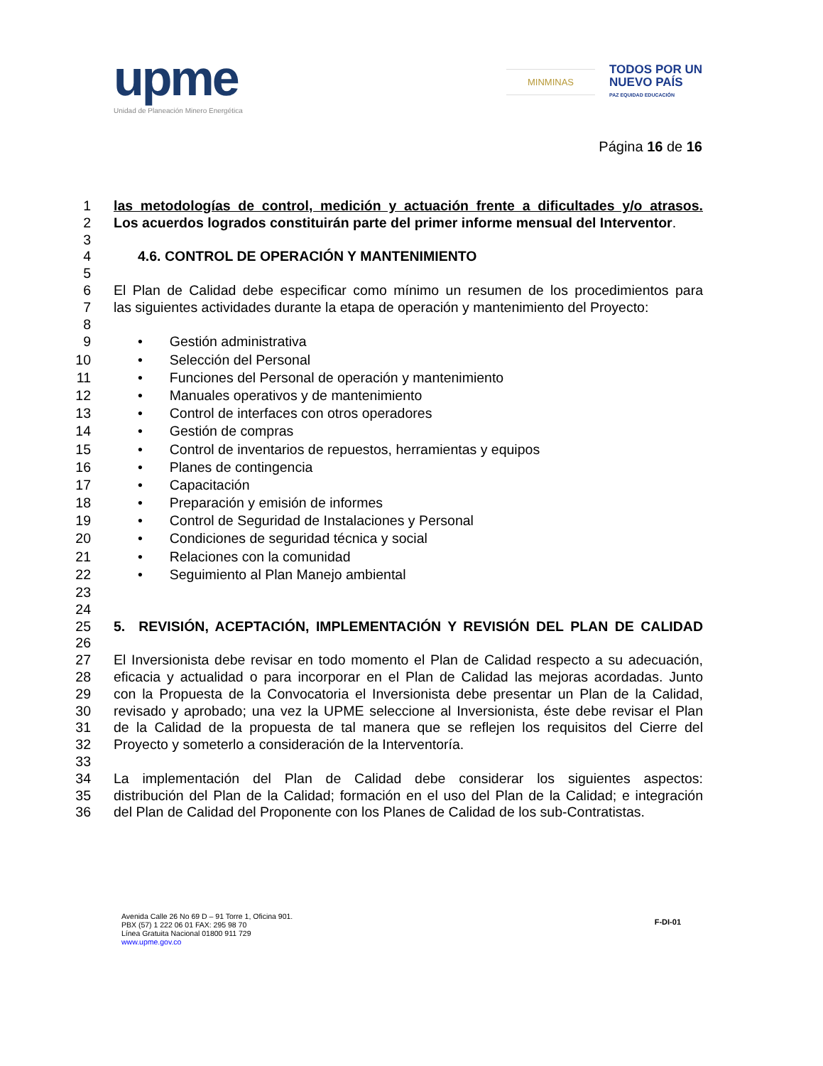upme
Unidad de Planeación Minero Energética
MINMINAS
TODOS POR UN
NUEVO PAÍS
PAZ EQUIDAD EDUCACIÓN
Página 16 de 16
1 las metodologías de control, medición y actuación frente a dificultades y/o atrasos.
2 Los acuerdos logrados constituirán parte del primer informe mensual del Interventor.
3
4 4.6. CONTROL DE OPERACIÓN Y MANTENIMIENTO
5
6 El Plan de Calidad debe especificar como mínimo un resumen de los procedimientos para
7 las siguientes actividades durante la etapa de operación y mantenimiento del Proyecto:
8
9 • Gestión administrativa
10 • Selección del Personal
11 • Funciones del Personal de operación y mantenimiento
12 • Manuales operativos y de mantenimiento
13 • Control de interfaces con otros operadores
14 • Gestión de compras
15 • Control de inventarios de repuestos, herramientas y equipos
16 • Planes de contingencia
17 • Capacitación
18 • Preparación y emisión de informes
19 • Control de Seguridad de Instalaciones y Personal
20 • Condiciones de seguridad técnica y social
21 • Relaciones con la comunidad
22 • Seguimiento al Plan Manejo ambiental
23
24
25 5. REVISIÓN, ACEPTACIÓN, IMPLEMENTACIÓN Y REVISIÓN DEL PLAN DE CALIDAD
26
27 El Inversionista debe revisar en todo momento el Plan de Calidad respecto a su adecuación,
28 eficacia y actualidad o para incorporar en el Plan de Calidad las mejoras acordadas. Junto
29 con la Propuesta de la Convocatoria el Inversionista debe presentar un Plan de la Calidad,
30 revisado y aprobado; una vez la UPME seleccione al Inversionista, éste debe revisar el Plan
31 de la Calidad de la propuesta de tal manera que se reflejen los requisitos del Cierre del
32 Proyecto y someterlo a consideración de la Interventoría.
33
34 La implementación del Plan de Calidad debe considerar los siguientes aspectos:
35 distribución del Plan de la Calidad; formación en el uso del Plan de la Calidad; e integración
36 del Plan de Calidad del Proponente con los Planes de Calidad de los sub-Contratistas.
Avenida Calle 26 No 69 D – 91 Torre 1, Oficina 901.
PBX (57) 1 222 06 01 FAX: 295 98 70
Línea Gratuita Nacional 01800 911 729
www.upme.gov.co
F-DI-01